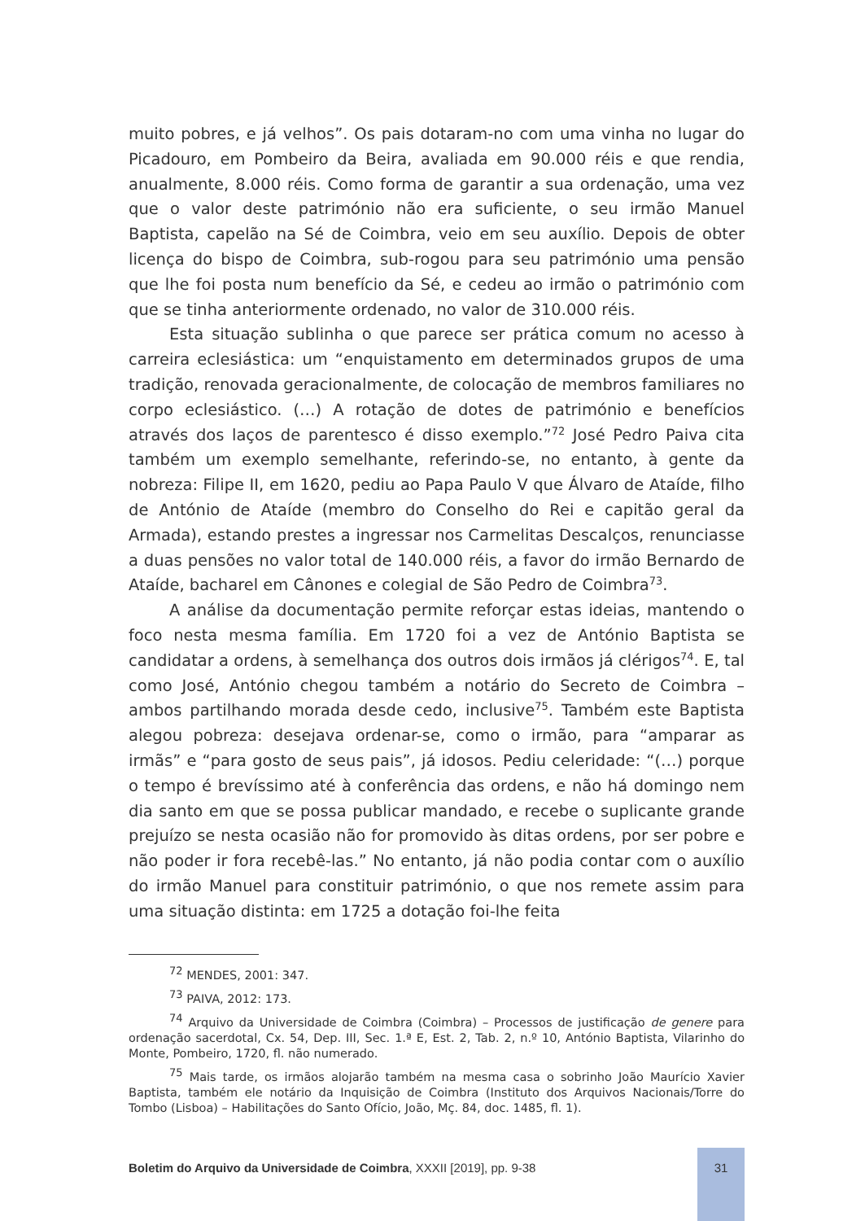muito pobres, e já velhos”. Os pais dotaram-no com uma vinha no lugar do Picadouro, em Pombeiro da Beira, avaliada em 90.000 réis e que rendia, anualmente, 8.000 réis. Como forma de garantir a sua ordenação, uma vez que o valor deste património não era suficiente, o seu irmão Manuel Baptista, capelão na Sé de Coimbra, veio em seu auxílio. Depois de obter licença do bispo de Coimbra, sub-rogou para seu património uma pensão que lhe foi posta num benefício da Sé, e cedeu ao irmão o património com que se tinha anteriormente ordenado, no valor de 310.000 réis.
Esta situação sublinha o que parece ser prática comum no acesso à carreira eclesiástica: um “enquistamento em determinados grupos de uma tradição, renovada geracionalmente, de colocação de membros familiares no corpo eclesiástico. (…) A rotação de dotes de património e benefícios através dos laços de parentesco é disso exemplo.”<sup>72</sup> José Pedro Paiva cita também um exemplo semelhante, referindo-se, no entanto, à gente da nobreza: Filipe II, em 1620, pediu ao Papa Paulo V que Álvaro de Ataíde, filho de António de Ataíde (membro do Conselho do Rei e capitão geral da Armada), estando prestes a ingressar nos Carmelitas Descalços, renunciasse a duas pensões no valor total de 140.000 réis, a favor do irmão Bernardo de Ataíde, bacharel em Cânones e colegial de São Pedro de Coimbra<sup>73</sup>.
A análise da documentação permite reforçar estas ideias, mantendo o foco nesta mesma família. Em 1720 foi a vez de António Baptista se candidatar a ordens, à semelhança dos outros dois irmãos já clérigos<sup>74</sup>. E, tal como José, António chegou também a notário do Secreto de Coimbra – ambos partilhando morada desde cedo, inclusive<sup>75</sup>. Também este Baptista alegou pobreza: desejava ordenar-se, como o irmão, para “amparar as irmãs” e “para gosto de seus pais”, já idosos. Pediu celeridade: “(…) porque o tempo é brevíssimo até à conferência das ordens, e não há domingo nem dia santo em que se possa publicar mandado, e recebe o suplicante grande prejuízo se nesta ocasião não for promovido às ditas ordens, por ser pobre e não poder ir fora recebê-las.” No entanto, já não podia contar com o auxílio do irmão Manuel para constituir património, o que nos remete assim para uma situação distinta: em 1725 a dotação foi-lhe feita
<sup>72</sup> MENDES, 2001: 347.
<sup>73</sup> PAIVA, 2012: 173.
<sup>74</sup> Arquivo da Universidade de Coimbra (Coimbra) – Processos de justificação de genere para ordenação sacerdotal, Cx. 54, Dep. III, Sec. 1.ª E, Est. 2, Tab. 2, n.º 10, António Baptista, Vilarinho do Monte, Pombeiro, 1720, fl. não numerado.
<sup>75</sup> Mais tarde, os irmãos alojarão também na mesma casa o sobrinho João Maurício Xavier Baptista, também ele notário da Inquisição de Coimbra (Instituto dos Arquivos Nacionais/Torre do Tombo (Lisboa) – Habilitações do Santo Ofício, João, Mç. 84, doc. 1485, fl. 1).
Boletim do Arquivo da Universidade de Coimbra, XXXII [2019], pp. 9-38
31